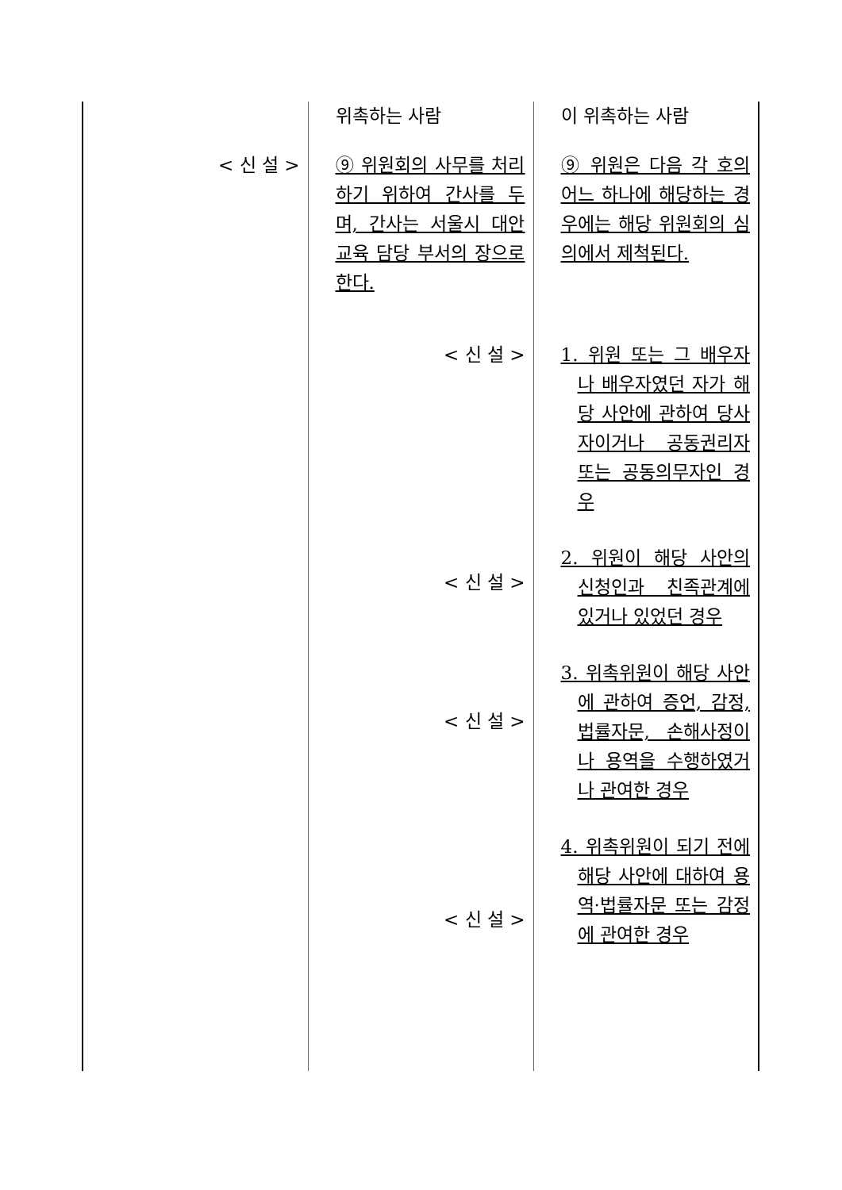| | 위촉하는 사람 | 이 위촉하는 사람 |
| < 신 설 > | ⑨ 위원회의 사무를 처리하기 위하여 간사를 두며, 간사는 서울시 대안교육 담당 부서의 장으로 한다. < 신 설 > < 신 설 > < 신 설 > < 신 설 > | ⑨ 위원은 다음 각 호의 어느 하나에 해당하는 경우에는 해당 위원회의 심의에서 제척된다. 1. 위원 또는 그 배우자나 배우자였던 자가 해당 사안에 관하여 당사자이거나 공동권리자 또는 공동의무자인 경우 2. 위원이 해당 사안의 신청인과 친족관계에 있거나 있었던 경우 3. 위촉위원이 해당 사안에 관하여 증언, 감정, 법률자문, 손해사정이나 용역을 수행하였거나 관여한 경우 4. 위촉위원이 되기 전에 해당 사안에 대하여 용역·법률자문 또는 감정에 관여한 경우 |